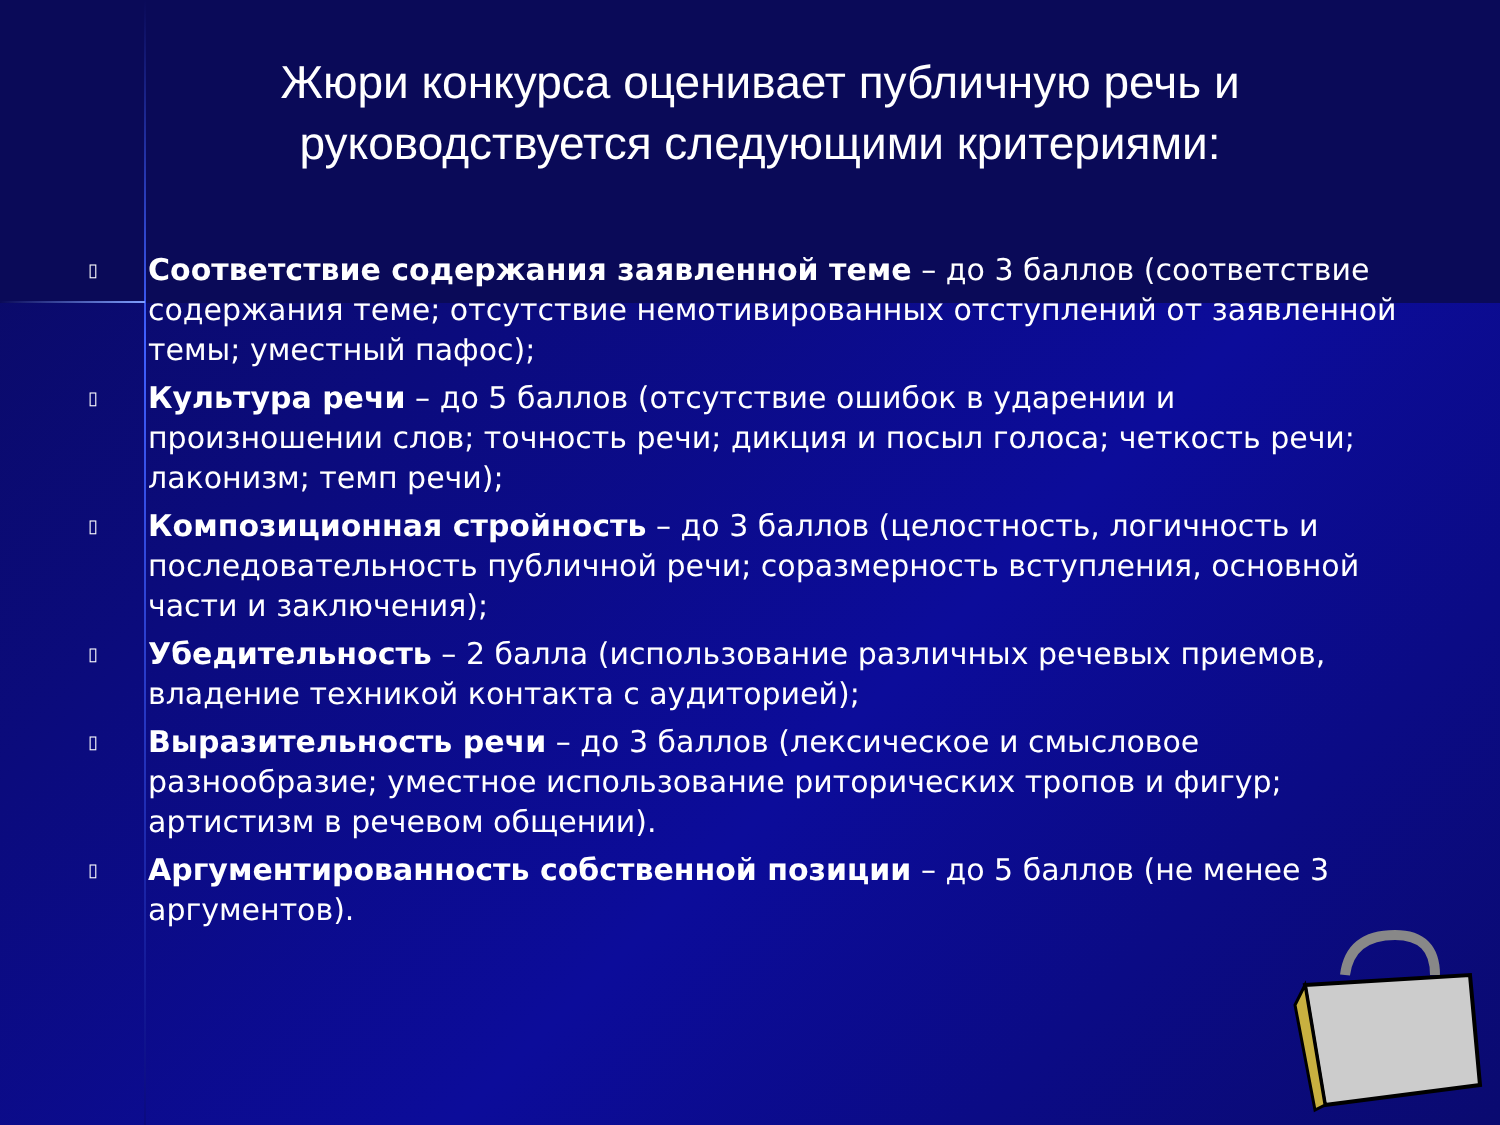Жюри конкурса оценивает публичную речь и руководствуется следующими критериями:
▯ Соответствие содержания заявленной теме – до 3 баллов (соответствие содержания теме; отсутствие немотивированных отступлений от заявленной темы; уместный пафос);
▯ Культура речи – до 5 баллов (отсутствие ошибок в ударении и произношении слов; точность речи; дикция и посыл голоса; четкость речи; лаконизм; темп речи);
▯ Композиционная стройность – до 3 баллов (целостность, логичность и последовательность публичной речи; соразмерность вступления, основной части и заключения);
▯ Убедительность – 2 балла (использование различных речевых приемов, владение техникой контакта с аудиторией);
▯ Выразительность речи – до 3 баллов (лексическое и смысловое разнообразие; уместное использование риторических тропов и фигур; артистизм в речевом общении).
▯ Аргументированность собственной позиции – до 5 баллов (не менее 3 аргументов).